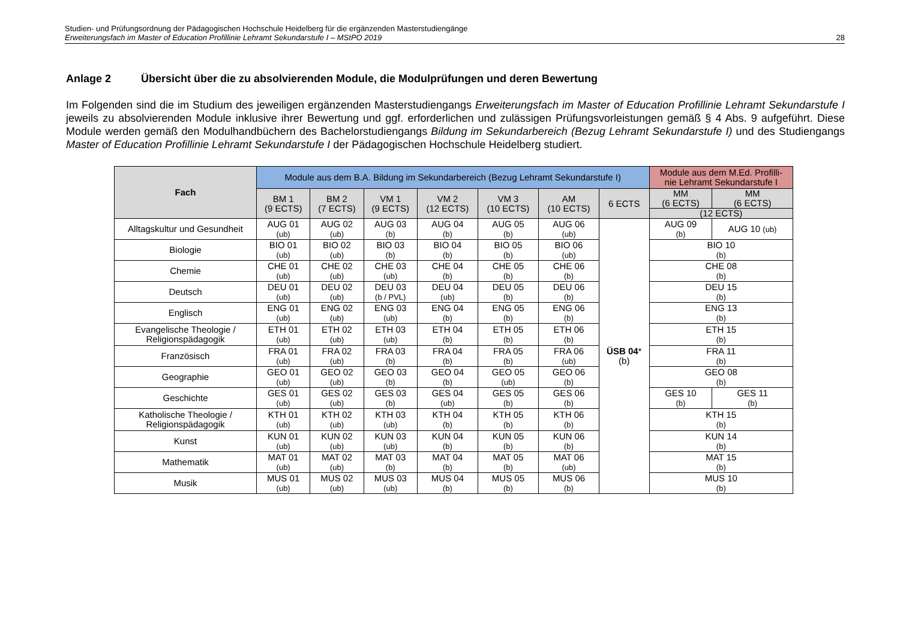Studien- und Prüfungsordnung der Pädagogischen Hochschule Heidelberg für die ergänzenden Masterstudiengänge
Erweiterungsfach im Master of Education Profillinie Lehramt Sekundarstufe I – MStPO 2019
28
Anlage 2 Übersicht über die zu absolvierenden Module, die Modulprüfungen und deren Bewertung
Im Folgenden sind die im Studium des jeweiligen ergänzenden Masterstudiengangs Erweiterungsfach im Master of Education Profillinie Lehramt Sekundarstufe I jeweils zu absolvierenden Module inklusive ihrer Bewertung und ggf. erforderlichen und zulässigen Prüfungsvorleistungen gemäß § 4 Abs. 9 aufgeführt. Diese Module werden gemäß den Modulhandbüchern des Bachelorstudiengangs Bildung im Sekundarbereich (Bezug Lehramt Sekundarstufe I) und des Studiengangs Master of Education Profillinie Lehramt Sekundarstufe I der Pädagogischen Hochschule Heidelberg studiert.
| Fach | Module aus dem B.A. Bildung im Sekundarbereich (Bezug Lehramt Sekundarstufe I) | | | | | | | Module aus dem M.Ed. Profilli- nie Lehramt Sekundarstufe I | |
| | BM 1 (9 ECTS) | BM 2 (7 ECTS) | VM 1 (9 ECTS) | VM 2 (12 ECTS) | VM 3 (10 ECTS) | AM (10 ECTS) | 6 ECTS | MM (6 ECTS) | MM (6 ECTS) |
| | | | | | | | | (12 ECTS) | |
| Alltagskultur und Gesundheit | AUG 01 (ub) | AUG 02 (ub) | AUG 03 (b) | AUG 04 (b) | AUG 05 (b) | AUG 06 (ub) | ÜSB 04 * (b) | AUG 09 (b) | AUG 10 (ub) |
| Biologie | BIO 01 (ub) | BIO 02 (ub) | BIO 03 (b) | BIO 04 (b) | BIO 05 (b) | BIO 06 (ub) | | BIO 10 (b) | |
| Chemie | CHE 01 (ub) | CHE 02 (ub) | CHE 03 (ub) | CHE 04 (b) | CHE 05 (b) | CHE 06 (b) | | CHE 08 (b) | |
| Deutsch | DEU 01 (ub) | DEU 02 (ub) | DEU 03 (b / PVL) | DEU 04 (ub) | DEU 05 (b) | DEU 06 (b) | | DEU 15 (b) | |
| Englisch | ENG 01 (ub) | ENG 02 (ub) | ENG 03 (ub) | ENG 04 (b) | ENG 05 (b) | ENG 06 (b) | | ENG 13 (b) | |
| Evangelische Theologie / Religionspädagogik | ETH 01 (ub) | ETH 02 (ub) | ETH 03 (ub) | ETH 04 (b) | ETH 05 (b) | ETH 06 (b) | | ETH 15 (b) | |
| Französisch | FRA 01 (ub) | FRA 02 (ub) | FRA 03 (b) | FRA 04 (b) | FRA 05 (b) | FRA 06 (ub) | | FRA 11 (b) | |
| Geographie | GEO 01 (ub) | GEO 02 (ub) | GEO 03 (b) | GEO 04 (b) | GEO 05 (ub) | GEO 06 (b) | | GEO 08 (b) | |
| Geschichte | GES 01 (ub) | GES 02 (ub) | GES 03 (b) | GES 04 (ub) | GES 05 (b) | GES 06 (b) | | GES 10 (b) | GES 11 (b) |
| Katholische Theologie / Religionspädagogik | KTH 01 (ub) | KTH 02 (ub) | KTH 03 (ub) | KTH 04 (b) | KTH 05 (b) | KTH 06 (b) | | KTH 15 (b) | |
| Kunst | KUN 01 (ub) | KUN 02 (ub) | KUN 03 (ub) | KUN 04 (b) | KUN 05 (b) | KUN 06 (b) | | KUN 14 (b) | |
| Mathematik | MAT 01 (ub) | MAT 02 (ub) | MAT 03 (b) | MAT 04 (b) | MAT 05 (b) | MAT 06 (ub) | | MAT 15 (b) | |
| Musik | MUS 01 (ub) | MUS 02 (ub) | MUS 03 (ub) | MUS 04 (b) | MUS 05 (b) | MUS 06 (b) | | MUS 10 (b) | |